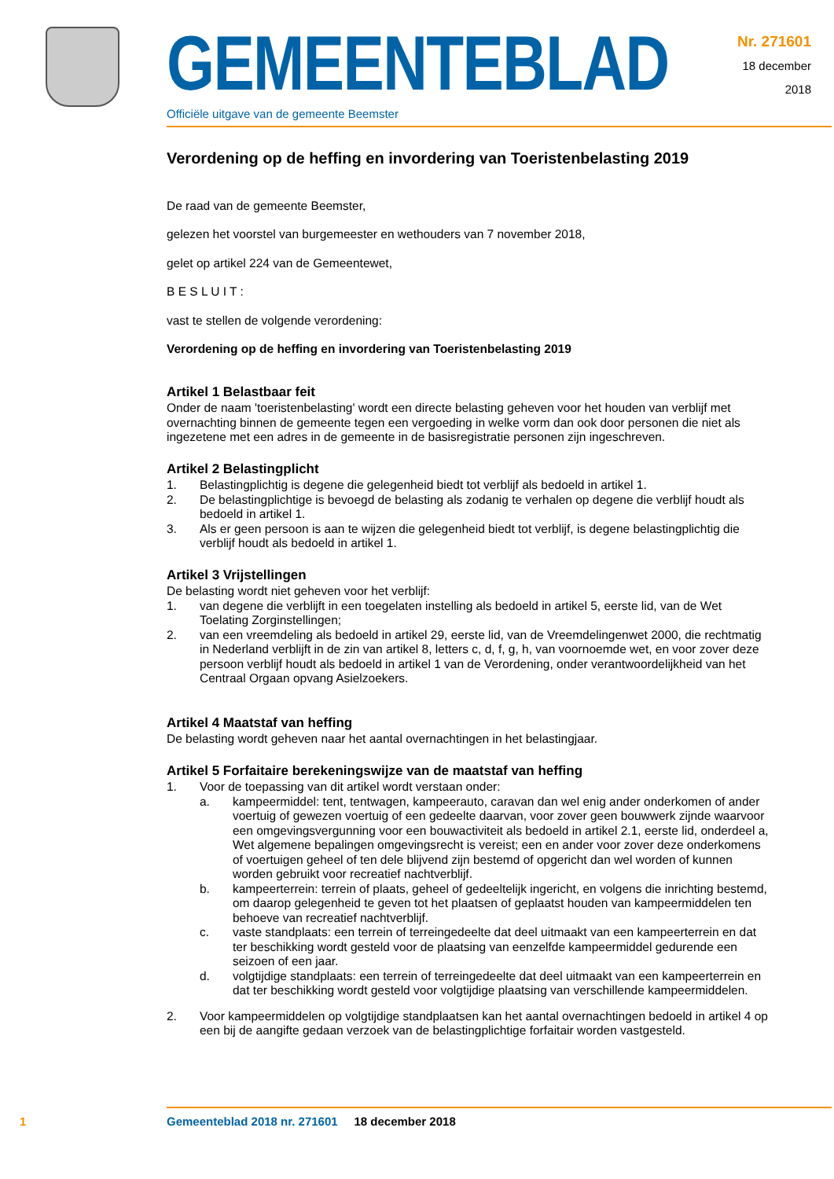GEMEENTEBLAD
Officiële uitgave van de gemeente Beemster
Nr. 271601
18 december
2018
Verordening op de heffing en invordering van Toeristenbelasting 2019
De raad van de gemeente Beemster,
gelezen het voorstel van burgemeester en wethouders van 7 november 2018,
gelet op artikel 224 van de Gemeentewet,
B E S L U I T :
vast te stellen de volgende verordening:
Verordening op de heffing en invordering van Toeristenbelasting 2019
Artikel 1 Belastbaar feit
Onder de naam 'toeristenbelasting' wordt een directe belasting geheven voor het houden van verblijf met overnachting binnen de gemeente tegen een vergoeding in welke vorm dan ook door personen die niet als ingezetene met een adres in de gemeente in de basisregistratie personen zijn ingeschreven.
Artikel 2 Belastingplicht
1. Belastingplichtig is degene die gelegenheid biedt tot verblijf als bedoeld in artikel 1.
2. De belastingplichtige is bevoegd de belasting als zodanig te verhalen op degene die verblijf houdt als bedoeld in artikel 1.
3. Als er geen persoon is aan te wijzen die gelegenheid biedt tot verblijf, is degene belastingplichtig die verblijf houdt als bedoeld in artikel 1.
Artikel 3 Vrijstellingen
De belasting wordt niet geheven voor het verblijf:
1. van degene die verblijft in een toegelaten instelling als bedoeld in artikel 5, eerste lid, van de Wet Toelating Zorginstellingen;
2. van een vreemdeling als bedoeld in artikel 29, eerste lid, van de Vreemdelingenwet 2000, die rechtmatig in Nederland verblijft in de zin van artikel 8, letters c, d, f, g, h, van voornoemde wet, en voor zover deze persoon verblijf houdt als bedoeld in artikel 1 van de Verordening, onder verantwoordelijkheid van het Centraal Orgaan opvang Asielzoekers.
Artikel 4 Maatstaf van heffing
De belasting wordt geheven naar het aantal overnachtingen in het belastingjaar.
Artikel 5 Forfaitaire berekeningswijze van de maatstaf van heffing
1. Voor de toepassing van dit artikel wordt verstaan onder:
a. kampeermiddel: tent, tentwagen, kampeerauto, caravan dan wel enig ander onderkomen of ander voertuig of gewezen voertuig of een gedeelte daarvan, voor zover geen bouwwerk zijnde waarvoor een omgevingsvergunning voor een bouwactiviteit als bedoeld in artikel 2.1, eerste lid, onderdeel a, Wet algemene bepalingen omgevingsrecht is vereist; een en ander voor zover deze onderkomens of voertuigen geheel of ten dele blijvend zijn bestemd of opgericht dan wel worden of kunnen worden gebruikt voor recreatief nachtverblijf.
b. kampeerterrein: terrein of plaats, geheel of gedeeltelijk ingericht, en volgens die inrichting bestemd, om daarop gelegenheid te geven tot het plaatsen of geplaatst houden van kampeermiddelen ten behoeve van recreatief nachtverblijf.
c. vaste standplaats: een terrein of terreingedeelte dat deel uitmaakt van een kampeerterrein en dat ter beschikking wordt gesteld voor de plaatsing van eenzelfde kampeermiddel gedurende een seizoen of een jaar.
d. volgtijdige standplaats: een terrein of terreingedeelte dat deel uitmaakt van een kampeerterrein en dat ter beschikking wordt gesteld voor volgtijdige plaatsing van verschillende kampeermiddelen.
2. Voor kampeermiddelen op volgtijdige standplaatsen kan het aantal overnachtingen bedoeld in artikel 4 op een bij de aangifte gedaan verzoek van de belastingplichtige forfaitair worden vastgesteld.
1 Gemeenteblad 2018 nr. 271601 18 december 2018